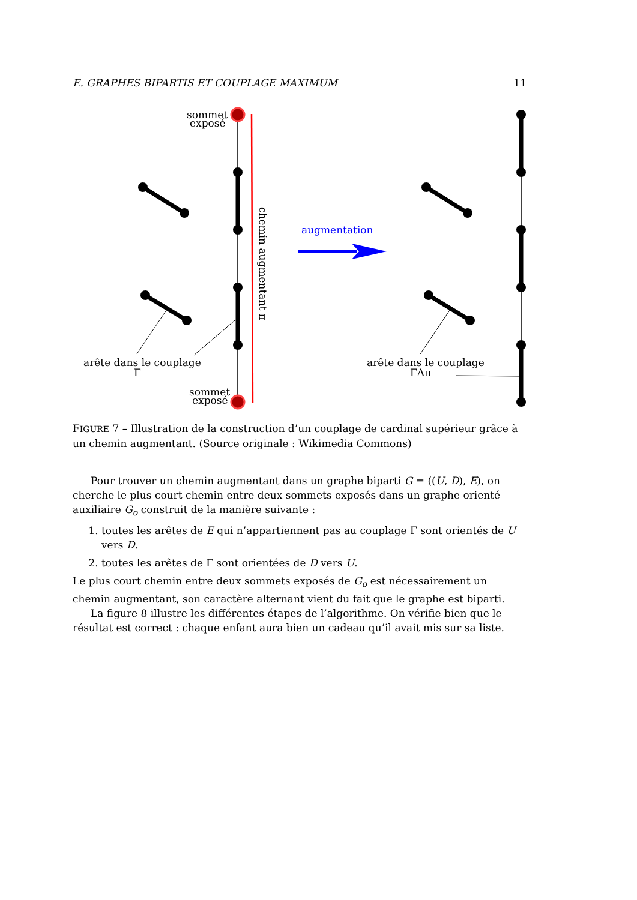E. GRAPHES BIPARTIS ET COUPLAGE MAXIMUM 11
sommet
exposé
sommet
exposé
arête dans le couplage
Γ
chemin augmentant π
augmentation
arête dans le couplage
ΓΔπ
FIGURE 7 – Illustration de la construction d’un couplage de cardinal supérieur grâce à un chemin augmentant. (Source originale : Wikimedia Commons)
Pour trouver un chemin augmentant dans un graphe biparti G = ((U, D), E), on cherche le plus court chemin entre deux sommets exposés dans un graphe orienté auxiliaire G<sub>o</sub> construit de la manière suivante :
1. toutes les arêtes de E qui n’appartiennent pas au couplage Γ sont orientés de U vers D.
2. toutes les arêtes de Γ sont orientées de D vers U.
Le plus court chemin entre deux sommets exposés de G<sub>o</sub> est nécessairement un chemin augmentant, son caractère alternant vient du fait que le graphe est biparti.
La figure 8 illustre les différentes étapes de l’algorithme. On vérifie bien que le résultat est correct : chaque enfant aura bien un cadeau qu’il avait mis sur sa liste.